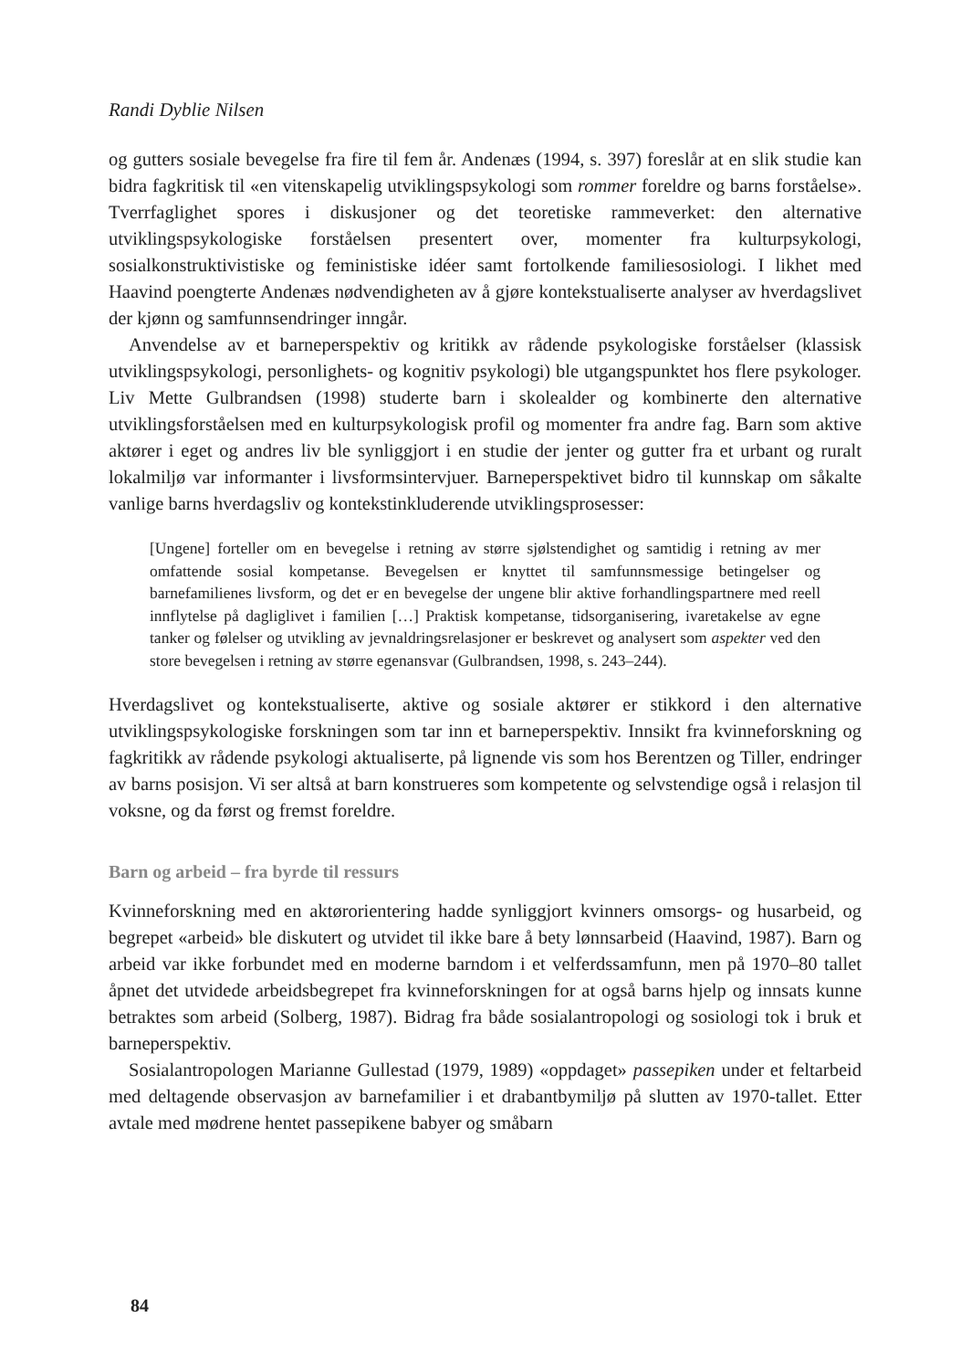Randi Dyblie Nilsen
og gutters sosiale bevegelse fra fire til fem år. Andenæs (1994, s. 397) foreslår at en slik studie kan bidra fagkritisk til «en vitenskapelig utviklingspsykologi som rommer foreldre og barns forståelse». Tverrfaglighet spores i diskusjoner og det teoretiske rammeverket: den alternative utviklingspsykologiske forståelsen presentert over, momenter fra kulturpsykologi, sosialkonstruktivistiske og feministiske idéer samt fortolkende familiesosiologi. I likhet med Haavind poengterte Andenæs nødvendigheten av å gjøre kontekstualiserte analyser av hverdagslivet der kjønn og samfunnsendringer inngår.
Anvendelse av et barneperspektiv og kritikk av rådende psykologiske forståelser (klassisk utviklingspsykologi, personlighets- og kognitiv psykologi) ble utgangspunktet hos flere psykologer. Liv Mette Gulbrandsen (1998) studerte barn i skolealder og kombinerte den alternative utviklingsforståelsen med en kulturpsykologisk profil og momenter fra andre fag. Barn som aktive aktører i eget og andres liv ble synliggjort i en studie der jenter og gutter fra et urbant og ruralt lokalmiljø var informanter i livsformsintervjuer. Barneperspektivet bidro til kunnskap om såkalte vanlige barns hverdagsliv og kontekstinkluderende utviklingsprosesser:
[Ungene] forteller om en bevegelse i retning av større sjølstendighet og samtidig i retning av mer omfattende sosial kompetanse. Bevegelsen er knyttet til samfunnsmessige betingelser og barnefamilienes livsform, og det er en bevegelse der ungene blir aktive forhandlingspartnere med reell innflytelse på dagliglivet i familien […] Praktisk kompetanse, tidsorganisering, ivaretakelse av egne tanker og følelser og utvikling av jevnaldringsrelasjoner er beskrevet og analysert som aspekter ved den store bevegelsen i retning av større egenansvar (Gulbrandsen, 1998, s. 243–244).
Hverdagslivet og kontekstualiserte, aktive og sosiale aktører er stikkord i den alternative utviklingspsykologiske forskningen som tar inn et barneperspektiv. Innsikt fra kvinneforskning og fagkritikk av rådende psykologi aktualiserte, på lignende vis som hos Berentzen og Tiller, endringer av barns posisjon. Vi ser altså at barn konstrueres som kompetente og selvstendige også i relasjon til voksne, og da først og fremst foreldre.
Barn og arbeid – fra byrde til ressurs
Kvinneforskning med en aktørorientering hadde synliggjort kvinners omsorgs- og husarbeid, og begrepet «arbeid» ble diskutert og utvidet til ikke bare å bety lønnsarbeid (Haavind, 1987). Barn og arbeid var ikke forbundet med en moderne barndom i et velferdssamfunn, men på 1970–80 tallet åpnet det utvidede arbeidsbegrepet fra kvinneforskningen for at også barns hjelp og innsats kunne betraktes som arbeid (Solberg, 1987). Bidrag fra både sosialantropologi og sosiologi tok i bruk et barneperspektiv.
Sosialantropologen Marianne Gullestad (1979, 1989) «oppdaget» passepiken under et feltarbeid med deltagende observasjon av barnefamilier i et drabantbymiljø på slutten av 1970-tallet. Etter avtale med mødrene hentet passepikene babyer og småbarn
84